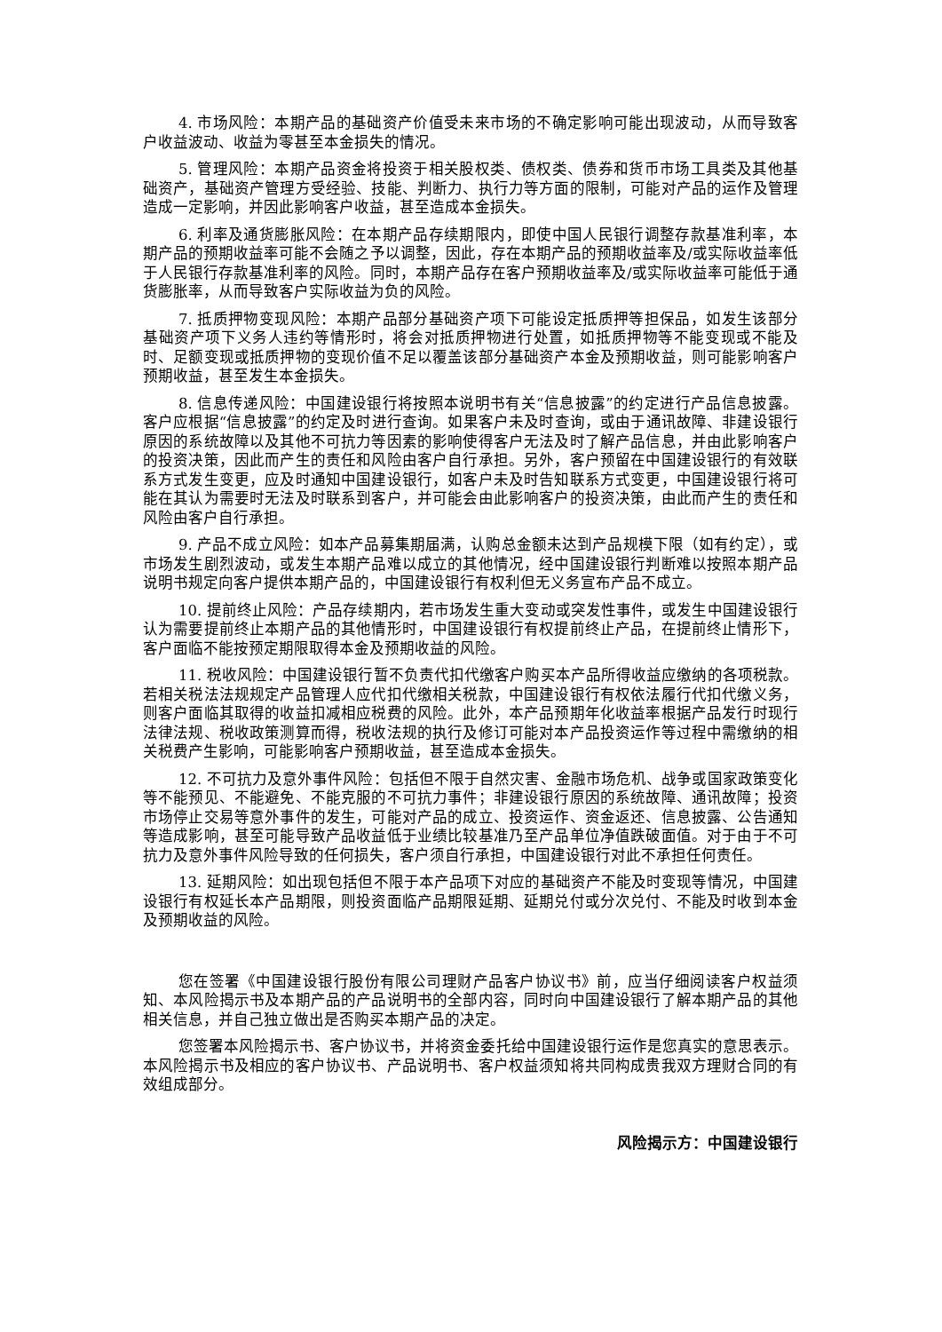4. 市场风险：本期产品的基础资产价值受未来市场的不确定影响可能出现波动，从而导致客户收益波动、收益为零甚至本金损失的情况。
5. 管理风险：本期产品资金将投资于相关股权类、债权类、债券和货币市场工具类及其他基础资产，基础资产管理方受经验、技能、判断力、执行力等方面的限制，可能对产品的运作及管理造成一定影响，并因此影响客户收益，甚至造成本金损失。
6. 利率及通货膨胀风险：在本期产品存续期限内，即使中国人民银行调整存款基准利率，本期产品的预期收益率可能不会随之予以调整，因此，存在本期产品的预期收益率及/或实际收益率低于人民银行存款基准利率的风险。同时，本期产品存在客户预期收益率及/或实际收益率可能低于通货膨胀率，从而导致客户实际收益为负的风险。
7. 抵质押物变现风险：本期产品部分基础资产项下可能设定抵质押等担保品，如发生该部分基础资产项下义务人违约等情形时，将会对抵质押物进行处置，如抵质押物等不能变现或不能及时、足额变现或抵质押物的变现价值不足以覆盖该部分基础资产本金及预期收益，则可能影响客户预期收益，甚至发生本金损失。
8. 信息传递风险：中国建设银行将按照本说明书有关“信息披露”的约定进行产品信息披露。客户应根据“信息披露”的约定及时进行查询。如果客户未及时查询，或由于通讯故障、非建设银行原因的系统故障以及其他不可抗力等因素的影响使得客户无法及时了解产品信息，并由此影响客户的投资决策，因此而产生的责任和风险由客户自行承担。另外，客户预留在中国建设银行的有效联系方式发生变更，应及时通知中国建设银行，如客户未及时告知联系方式变更，中国建设银行将可能在其认为需要时无法及时联系到客户，并可能会由此影响客户的投资决策，由此而产生的责任和风险由客户自行承担。
9. 产品不成立风险：如本产品募集期届满，认购总金额未达到产品规模下限（如有约定），或市场发生剧烈波动，或发生本期产品难以成立的其他情况，经中国建设银行判断难以按照本期产品说明书规定向客户提供本期产品的，中国建设银行有权利但无义务宣布产品不成立。
10. 提前终止风险：产品存续期内，若市场发生重大变动或突发性事件，或发生中国建设银行认为需要提前终止本期产品的其他情形时，中国建设银行有权提前终止产品，在提前终止情形下，客户面临不能按预定期限取得本金及预期收益的风险。
11. 税收风险：中国建设银行暂不负责代扣代缴客户购买本产品所得收益应缴纳的各项税款。若相关税法法规规定产品管理人应代扣代缴相关税款，中国建设银行有权依法履行代扣代缴义务，则客户面临其取得的收益扣减相应税费的风险。此外，本产品预期年化收益率根据产品发行时现行法律法规、税收政策测算而得，税收法规的执行及修订可能对本产品投资运作等过程中需缴纳的相关税费产生影响，可能影响客户预期收益，甚至造成本金损失。
12. 不可抗力及意外事件风险：包括但不限于自然灾害、金融市场危机、战争或国家政策变化等不能预见、不能避免、不能克服的不可抗力事件；非建设银行原因的系统故障、通讯故障；投资市场停止交易等意外事件的发生，可能对产品的成立、投资运作、资金返还、信息披露、公告通知等造成影响，甚至可能导致产品收益低于业绩比较基准乃至产品单位净值跌破面值。对于由于不可抗力及意外事件风险导致的任何损失，客户须自行承担，中国建设银行对此不承担任何责任。
13. 延期风险：如出现包括但不限于本产品项下对应的基础资产不能及时变现等情况，中国建设银行有权延长本产品期限，则投资面临产品期限延期、延期兑付或分次兑付、不能及时收到本金及预期收益的风险。
您在签署《中国建设银行股份有限公司理财产品客户协议书》前，应当仔细阅读客户权益须知、本风险揭示书及本期产品的产品说明书的全部内容，同时向中国建设银行了解本期产品的其他相关信息，并自己独立做出是否购买本期产品的决定。
您签署本风险揭示书、客户协议书，并将资金委托给中国建设银行运作是您真实的意思表示。本风险揭示书及相应的客户协议书、产品说明书、客户权益须知将共同构成贵我双方理财合同的有效组成部分。
风险揭示方：中国建设银行